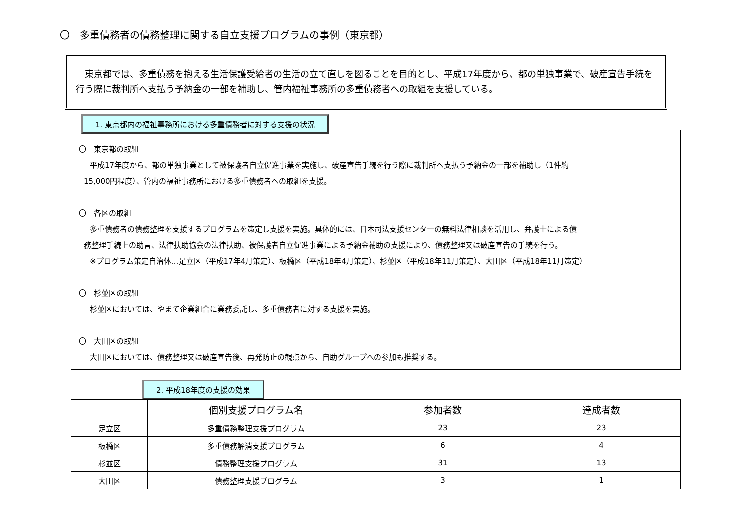〇　多重債務者の債務整理に関する自立支援プログラムの事例（東京都）
　東京都では、多重債務を抱える生活保護受給者の生活の立て直しを図ることを目的とし、平成17年度から、都の単独事業で、破産宣告手続を行う際に裁判所へ支払う予納金の一部を補助し、管内福祉事務所の多重債務者への取組を支援している。
1. 東京都内の福祉事務所における多重債務者に対する支援の状況
〇　東京都の取組
平成17年度から、都の単独事業として被保護者自立促進事業を実施し、破産宣告手続を行う際に裁判所へ支払う予納金の一部を補助し（1件約
15,000円程度）、管内の福祉事務所における多重債務者への取組を支援。
〇　各区の取組
多重債務者の債務整理を支援するプログラムを策定し支援を実施。具体的には、日本司法支援センターの無料法律相談を活用し、弁護士による債
務整理手続上の助言、法律扶助協会の法律扶助、被保護者自立促進事業による予納金補助の支援により、債務整理又は破産宣告の手続を行う。
※プログラム策定自治体…足立区（平成17年4月策定）、板橋区（平成18年4月策定）、杉並区（平成18年11月策定）、大田区（平成18年11月策定）
〇　杉並区の取組
杉並区においては、やまて企業組合に業務委託し、多重債務者に対する支援を実施。
〇　大田区の取組
大田区においては、債務整理又は破産宣告後、再発防止の観点から、自助グループへの参加も推奨する。
2. 平成18年度の支援の効果
| | 個別支援プログラム名 | 参加者数 | 達成者数 |
| --- | --- | --- | --- |
| 足立区 | 多重債務整理支援プログラム | 23 | 23 |
| 板橋区 | 多重債務解消支援プログラム | 6 | 4 |
| 杉並区 | 債務整理支援プログラム | 31 | 13 |
| 大田区 | 債務整理支援プログラム | 3 | 1 |